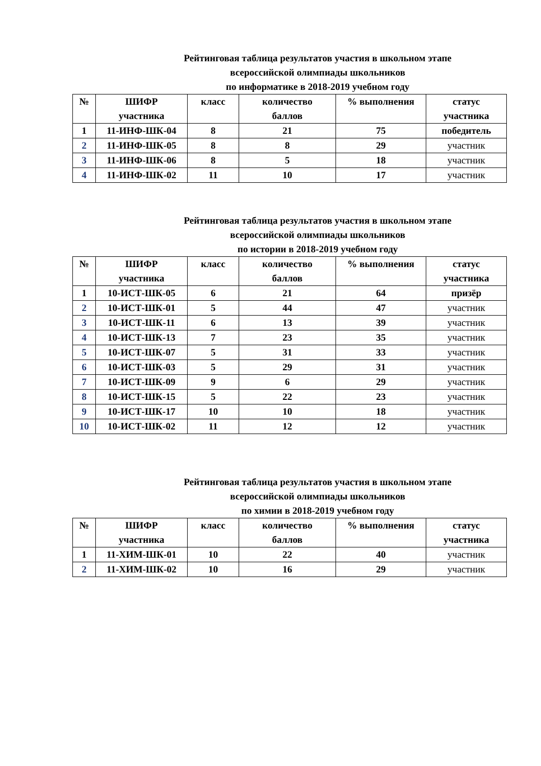Рейтинговая таблица результатов участия в школьном этапе
всероссийской олимпиады школьников
по информатике в 2018-2019 учебном году
| № | ШИФР участника | класс | количество баллов | % выполнения | статус участника |
| --- | --- | --- | --- | --- | --- |
| 1 | 11-ИНФ-ШК-04 | 8 | 21 | 75 | победитель |
| 2 | 11-ИНФ-ШК-05 | 8 | 8 | 29 | участник |
| 3 | 11-ИНФ-ШК-06 | 8 | 5 | 18 | участник |
| 4 | 11-ИНФ-ШК-02 | 11 | 10 | 17 | участник |
Рейтинговая таблица результатов участия в школьном этапе
всероссийской олимпиады школьников
по истории в 2018-2019 учебном году
| № | ШИФР участника | класс | количество баллов | % выполнения | статус участника |
| --- | --- | --- | --- | --- | --- |
| 1 | 10-ИСТ-ШК-05 | 6 | 21 | 64 | призёр |
| 2 | 10-ИСТ-ШК-01 | 5 | 44 | 47 | участник |
| 3 | 10-ИСТ-ШК-11 | 6 | 13 | 39 | участник |
| 4 | 10-ИСТ-ШК-13 | 7 | 23 | 35 | участник |
| 5 | 10-ИСТ-ШК-07 | 5 | 31 | 33 | участник |
| 6 | 10-ИСТ-ШК-03 | 5 | 29 | 31 | участник |
| 7 | 10-ИСТ-ШК-09 | 9 | 6 | 29 | участник |
| 8 | 10-ИСТ-ШК-15 | 5 | 22 | 23 | участник |
| 9 | 10-ИСТ-ШК-17 | 10 | 10 | 18 | участник |
| 10 | 10-ИСТ-ШК-02 | 11 | 12 | 12 | участник |
Рейтинговая таблица результатов участия в школьном этапе
всероссийской олимпиады школьников
по химии в 2018-2019 учебном году
| № | ШИФР участника | класс | количество баллов | % выполнения | статус участника |
| --- | --- | --- | --- | --- | --- |
| 1 | 11-ХИМ-ШК-01 | 10 | 22 | 40 | участник |
| 2 | 11-ХИМ-ШК-02 | 10 | 16 | 29 | участник |